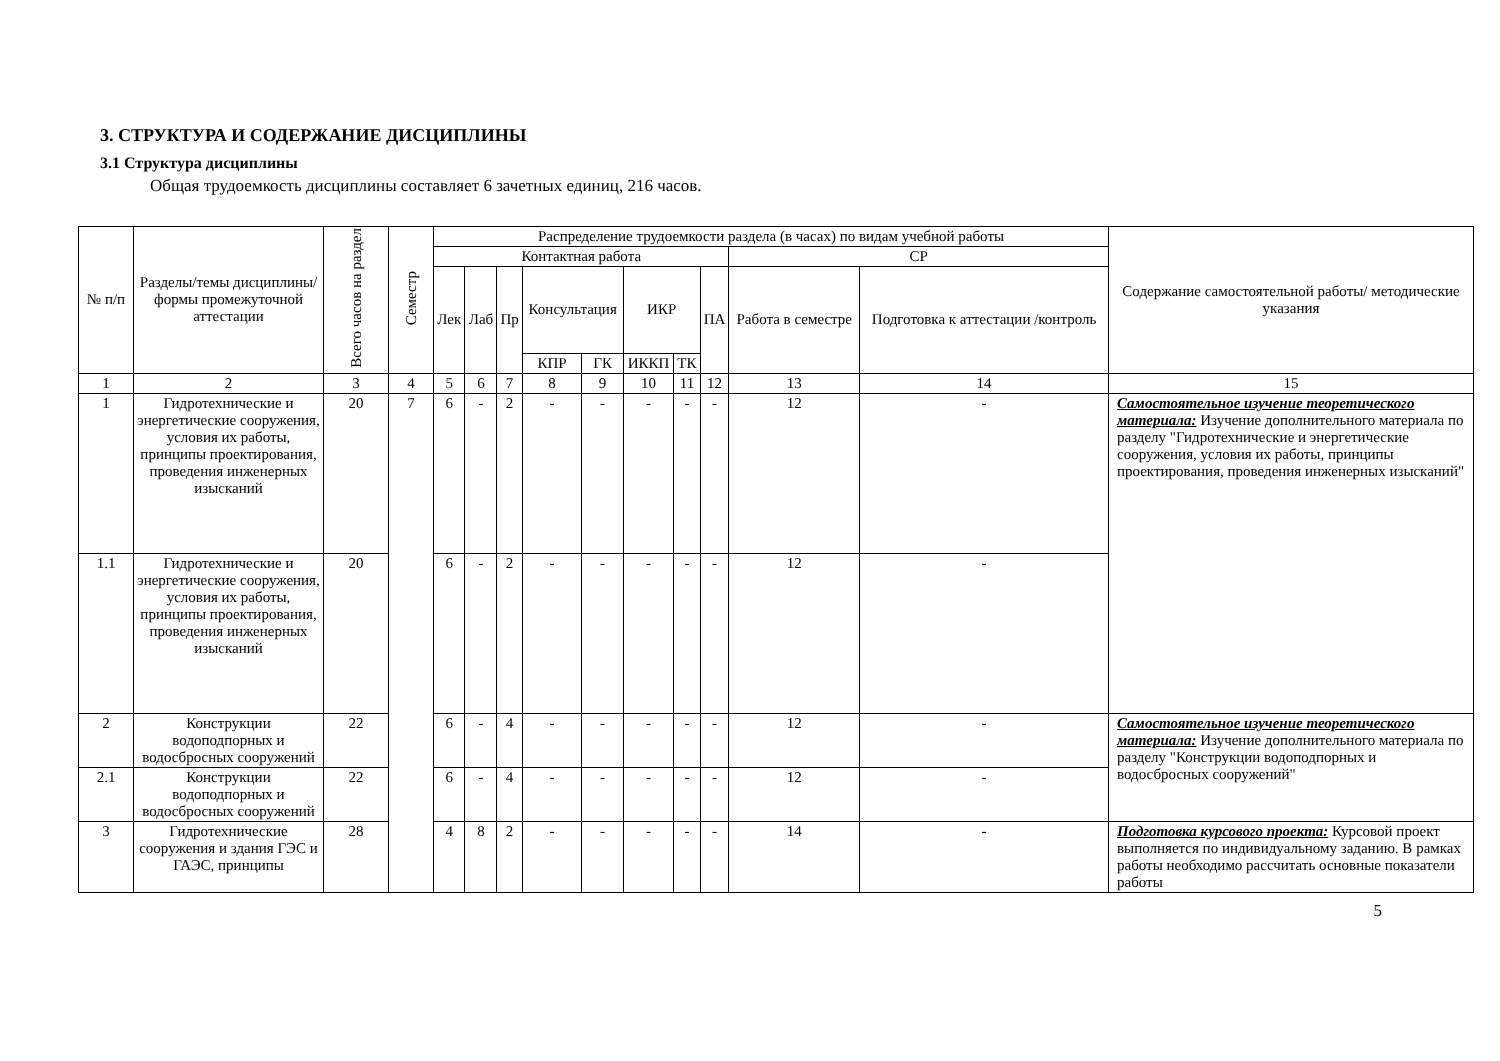3. СТРУКТУРА И СОДЕРЖАНИЕ ДИСЦИПЛИНЫ
3.1 Структура дисциплины
Общая трудоемкость дисциплины составляет 6 зачетных единиц, 216 часов.
| № п/п | Разделы/темы дисциплины/формы промежуточной аттестации | Всего часов на раздел | Семестр | Распределение трудоемкости раздела (в часах) по видам учебной работы | | | | | | | | | | Содержание самостоятельной работы/ методические указания |
| --- | --- | --- | --- | --- | --- | --- | --- | --- | --- | --- | --- | --- | --- | --- |
| | | | | Контактная работа | | | | | | | | СР | | |
| | | | | Лек | Лаб | Пр | Консультация | | ИКР | | ПА | Работа в семестре | Подготовка к аттестации /контроль | |
| | | | | | | | КПР | ГК | ИККП | ТК | | | | |
| 1 | 2 | 3 | 4 | 5 | 6 | 7 | 8 | 9 | 10 | 11 | 12 | 13 | 14 | 15 |
| 1 | Гидротехнические и энергетические сооружения, условия их работы, принципы проектирования, проведения инженерных изысканий | 20 | 7 | 6 | - | 2 | - | - | - | - | - | 12 | - | Самостоятельное изучение теоретического материала: Изучение дополнительного материала по разделу "Гидротехнические и энергетические сооружения, условия их работы, принципы проектирования, проведения инженерных изысканий" |
| 1.1 | Гидротехнические и энергетические сооружения, условия их работы, принципы проектирования, проведения инженерных изысканий | 20 | | 6 | - | 2 | - | - | - | - | - | 12 | - | |
| 2 | Конструкции водоподпорных и водосбросных сооружений | 22 | | 6 | - | 4 | - | - | - | - | - | 12 | - | Самостоятельное изучение теоретического материала: Изучение дополнительного материала по разделу "Конструкции водоподпорных и водосбросных сооружений" |
| 2.1 | Конструкции водоподпорных и водосбросных сооружений | 22 | | 6 | - | 4 | - | - | - | - | - | 12 | - | |
| 3 | Гидротехнические сооружения и здания ГЭС и ГАЭС, принципы | 28 | | 4 | 8 | 2 | - | - | - | - | - | 14 | - | Подготовка курсового проекта: Курсовой проект выполняется по индивидуальному заданию. В рамках работы необходимо рассчитать основные показатели работы |
5